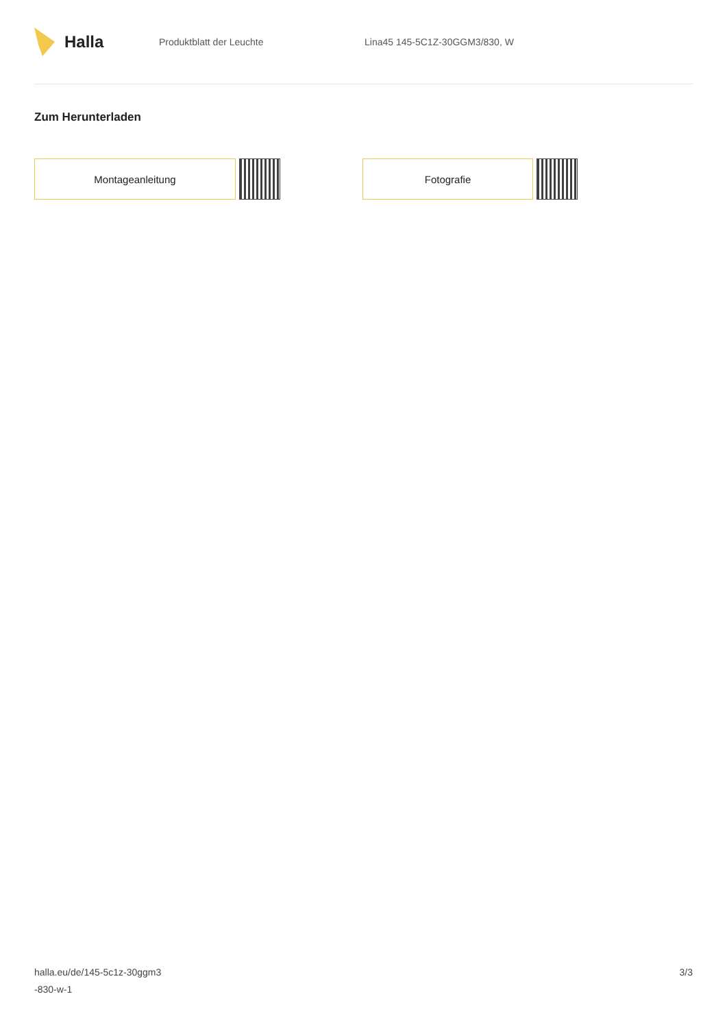Halla
Produktblatt der Leuchte Lina45 145-5C1Z-30GGM3/830, W
Zum Herunterladen
Montageanleitung Fotografie
halla.eu/de/145-5c1z-30ggm3
-830-w-1
3/3